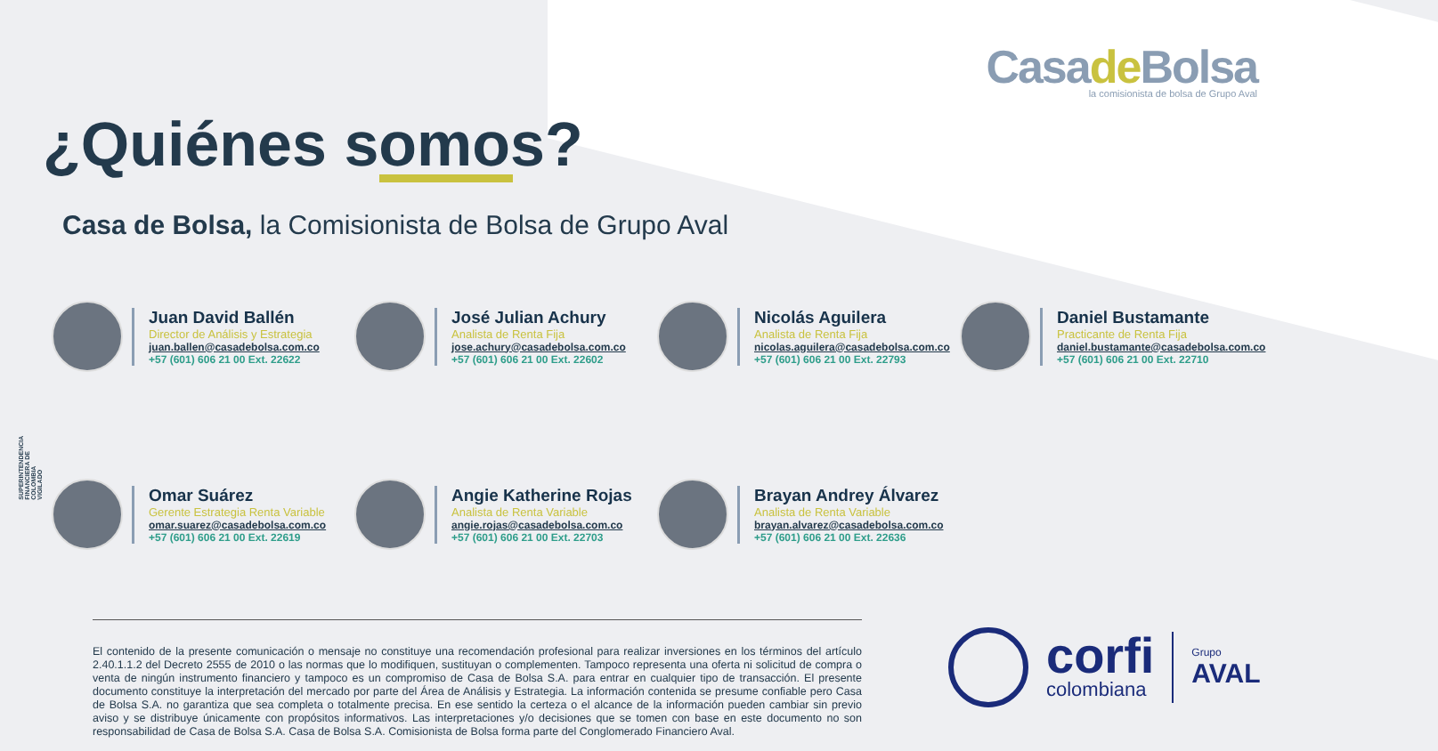Casade Bolsa
la comisionista de bolsa de Grupo Aval
¿Quiénes somos?
Casa de Bolsa, la Comisionista de Bolsa de Grupo Aval
Juan David Ballén
Director de Análisis y Estrategia
juan.ballen@casadebolsa.com.co
+57 (601) 606 21 00 Ext. 22622
José Julian Achury
Analista de Renta Fija
jose.achury@casadebolsa.com.co
+57 (601) 606 21 00 Ext. 22602
Nicolás Aguilera
Analista de Renta Fija
nicolas.aguilera@casadebolsa.com.co
+57 (601) 606 21 00 Ext. 22793
Daniel Bustamante
Practicante de Renta Fija
daniel.bustamante@casadebolsa.com.co
+57 (601) 606 21 00 Ext. 22710
Omar Suárez
Gerente Estrategia Renta Variable
omar.suarez@casadebolsa.com.co
+57 (601) 606 21 00 Ext. 22619
Angie Katherine Rojas
Analista de Renta Variable
angie.rojas@casadebolsa.com.co
+57 (601) 606 21 00 Ext. 22703
Brayan Andrey Álvarez
Analista de Renta Variable
brayan.alvarez@casadebolsa.com.co
+57 (601) 606 21 00 Ext. 22636
SUPERINTENDENCIA FINANCIERA DE COLOMBIA
VIGILADO
El contenido de la presente comunicación o mensaje no constituye una recomendación profesional para realizar inversiones en los términos del artículo 2.40.1.1.2 del Decreto 2555 de 2010 o las normas que lo modifiquen, sustituyan o complementen. Tampoco representa una oferta ni solicitud de compra o venta de ningún instrumento financiero y tampoco es un compromiso de Casa de Bolsa S.A. para entrar en cualquier tipo de transacción. El presente documento constituye la interpretación del mercado por parte del Área de Análisis y Estrategia. La información contenida se presume confiable pero Casa de Bolsa S.A. no garantiza que sea completa o totalmente precisa. En ese sentido la certeza o el alcance de la información pueden cambiar sin previo aviso y se distribuye únicamente con propósitos informativos. Las interpretaciones y/o decisiones que se tomen con base en este documento no son responsabilidad de Casa de Bolsa S.A. Casa de Bolsa S.A. Comisionista de Bolsa forma parte del Conglomerado Financiero Aval.
corfi
colombiana
Grupo
AVAL